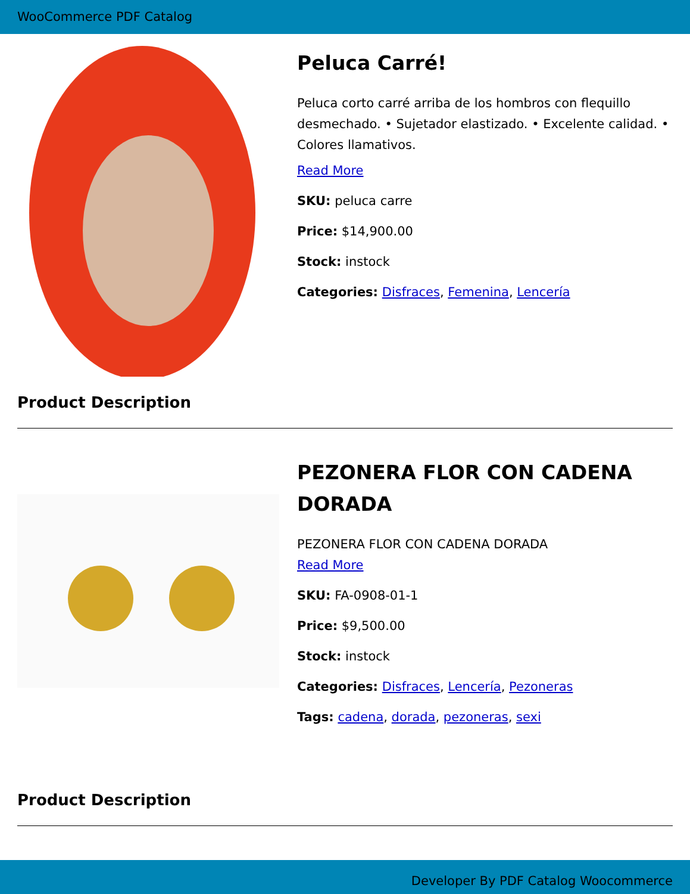WooCommerce PDF Catalog
Peluca Carré!
Peluca corto carré arriba de los hombros con flequillo desmechado. • Sujetador elastizado. • Excelente calidad. • Colores llamativos.
Read More
SKU: peluca carre
Price: $14,900.00
Stock: instock
Categories: Disfraces, Femenina, Lencería
Product Description
PEZONERA FLOR CON CADENA DORADA
PEZONERA FLOR CON CADENA DORADA
Read More
SKU: FA-0908-01-1
Price: $9,500.00
Stock: instock
Categories: Disfraces, Lencería, Pezoneras
Tags: cadena, dorada, pezoneras, sexi
Product Description
Developer By PDF Catalog Woocommerce